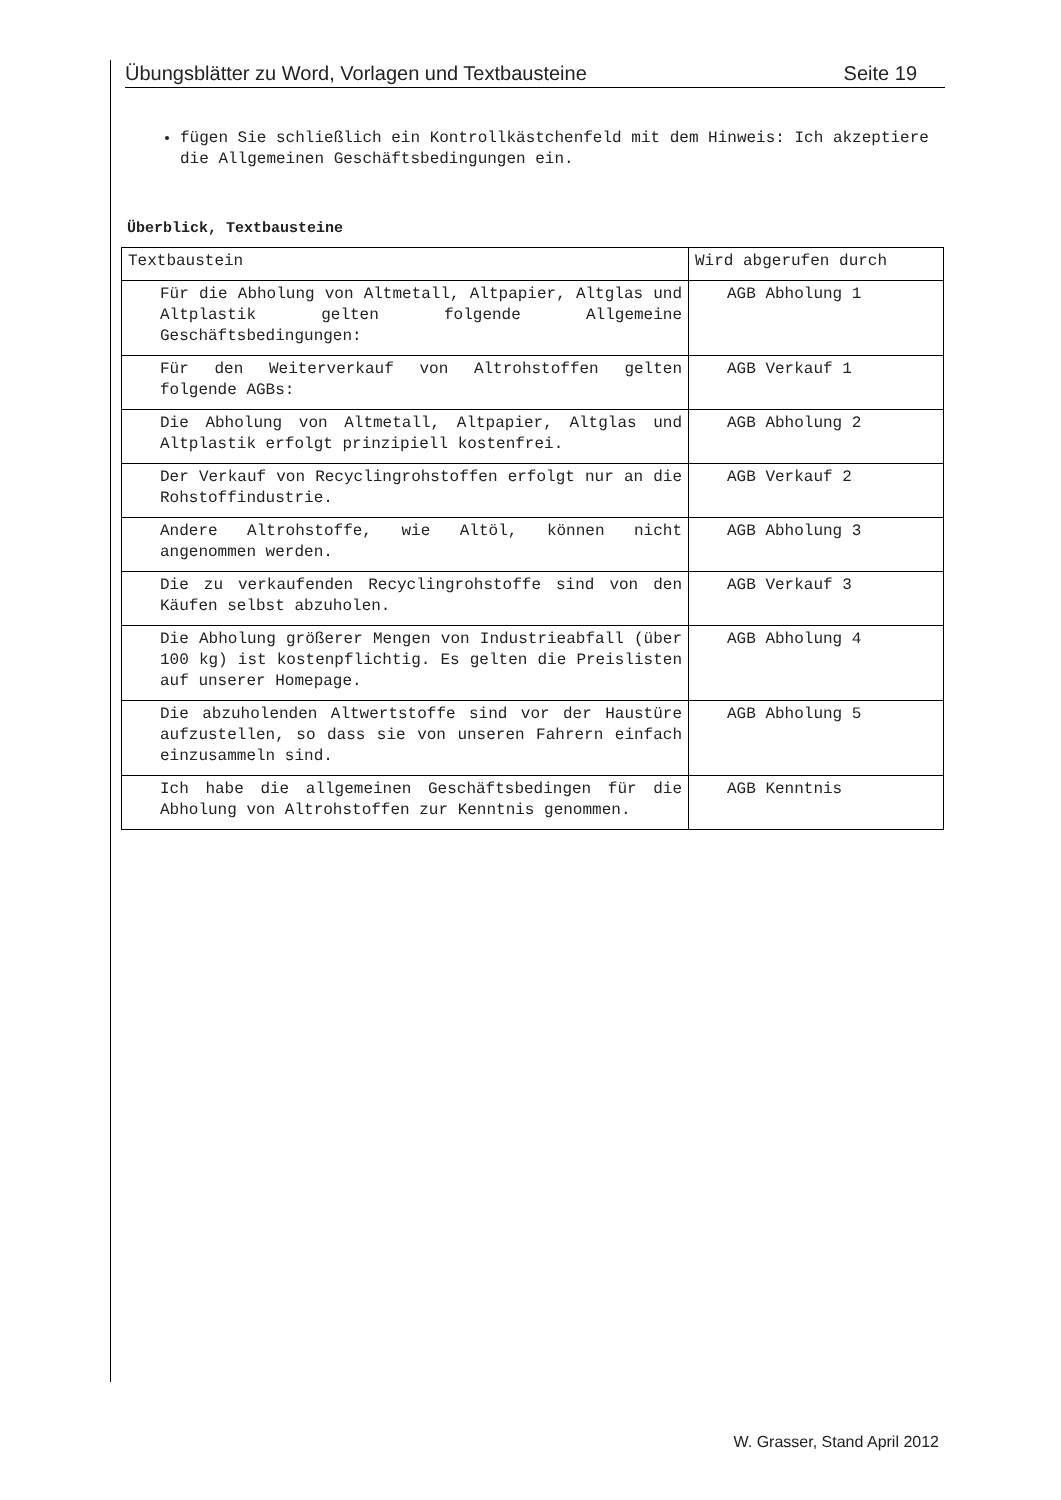Übungsblätter zu Word, Vorlagen und Textbausteine Seite 19
fügen Sie schließlich ein Kontrollkästchenfeld mit dem Hinweis: Ich akzeptiere die Allgemeinen Geschäftsbedingungen ein.
Überblick, Textbausteine
| Textbaustein | Wird abgerufen durch |
| Für die Abholung von Altmetall, Altpapier, Altglas und Altplastik gelten folgende Allgemeine Geschäftsbedingungen: | AGB Abholung 1 |
| Für den Weiterverkauf von Altrohstoffen gelten folgende AGBs: | AGB Verkauf 1 |
| Die Abholung von Altmetall, Altpapier, Altglas und Altplastik erfolgt prinzipiell kostenfrei. | AGB Abholung 2 |
| Der Verkauf von Recyclingrohstoffen erfolgt nur an die Rohstoffindustrie. | AGB Verkauf 2 |
| Andere Altrohstoffe, wie Altöl, können nicht angenommen werden. | AGB Abholung 3 |
| Die zu verkaufenden Recyclingrohstoffe sind von den Käufen selbst abzuholen. | AGB Verkauf 3 |
| Die Abholung größerer Mengen von Industrieabfall (über 100 kg) ist kostenpflichtig. Es gelten die Preislisten auf unserer Homepage. | AGB Abholung 4 |
| Die abzuholenden Altwertstoffe sind vor der Haustüre aufzustellen, so dass sie von unseren Fahrern einfach einzusammeln sind. | AGB Abholung 5 |
| Ich habe die allgemeinen Geschäftsbedingen für die Abholung von Altrohstoffen zur Kenntnis genommen. | AGB Kenntnis |
W. Grasser, Stand April 2012